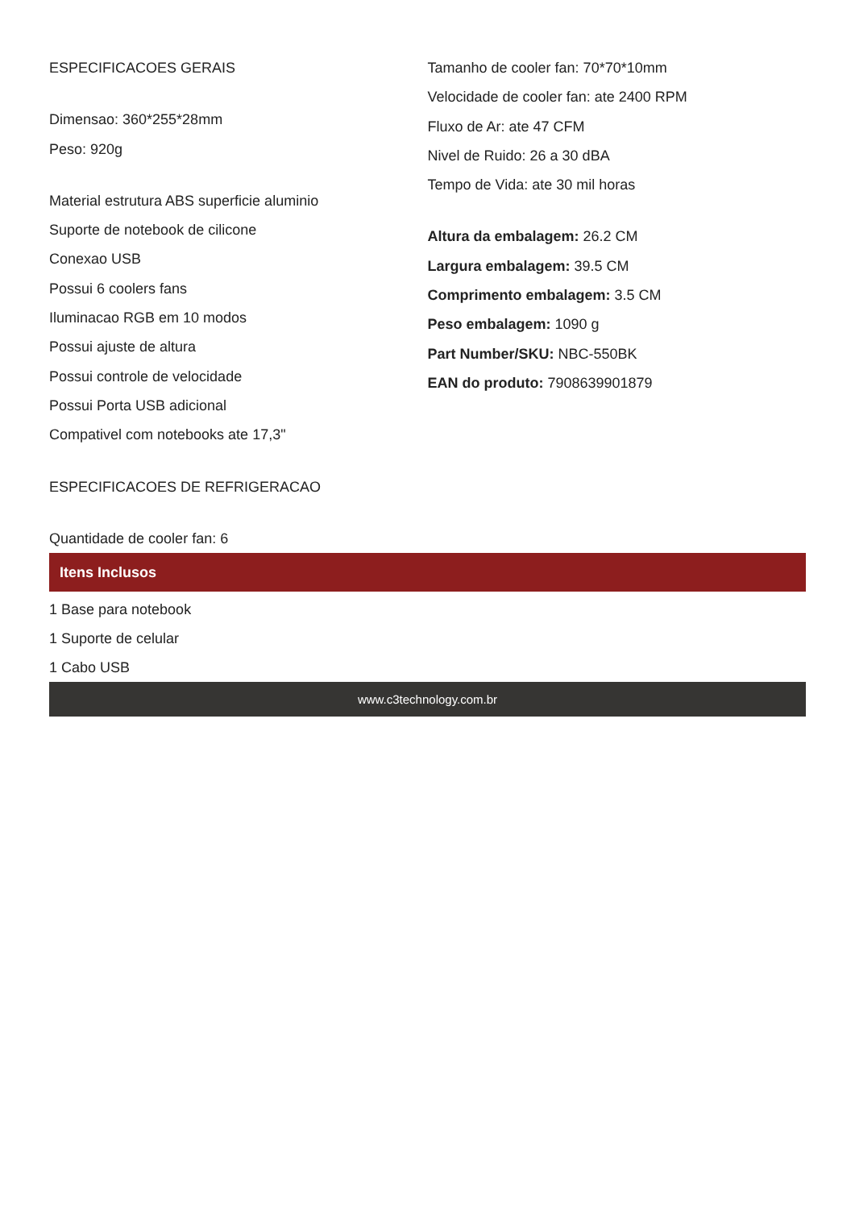ESPECIFICACOES GERAIS
Dimensao: 360*255*28mm
Peso: 920g
Material estrutura ABS superficie aluminio
Suporte de notebook de cilicone
Conexao USB
Possui 6 coolers fans
Iluminacao RGB em 10 modos
Possui ajuste de altura
Possui controle de velocidade
Possui Porta USB adicional
Compativel com notebooks ate 17,3"
ESPECIFICACOES DE REFRIGERACAO
Quantidade de cooler fan: 6
Tamanho de cooler fan: 70*70*10mm
Velocidade de cooler fan: ate 2400 RPM
Fluxo de Ar: ate 47 CFM
Nivel de Ruido: 26 a 30 dBA
Tempo de Vida: ate 30 mil horas
Altura da embalagem: 26.2 CM
Largura embalagem: 39.5 CM
Comprimento embalagem: 3.5 CM
Peso embalagem: 1090 g
Part Number/SKU: NBC-550BK
EAN do produto: 7908639901879
Itens Inclusos
1 Base para notebook
1 Suporte de celular
1 Cabo USB
www.c3technology.com.br